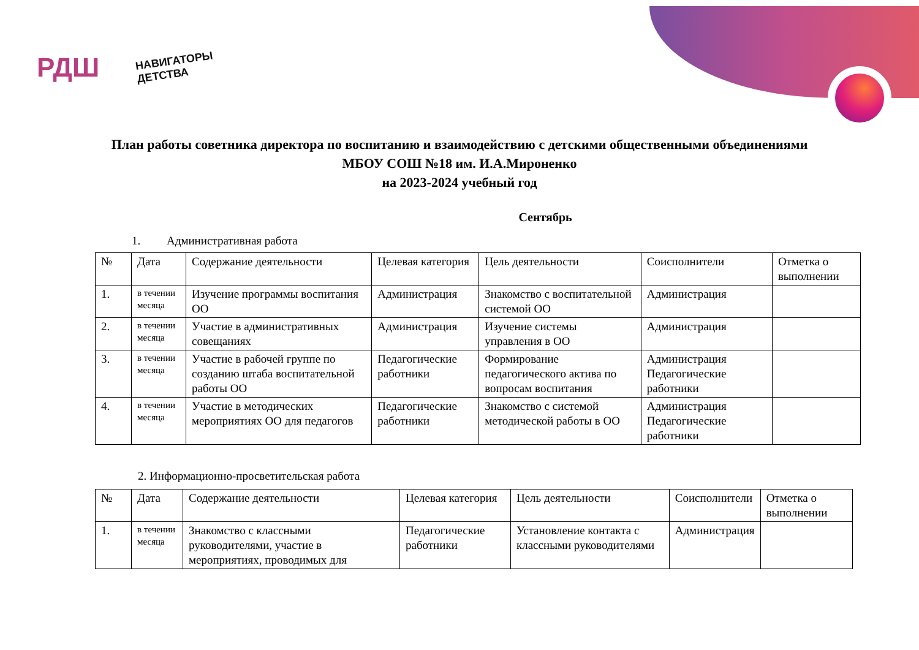РДШ
НАВИГАТОРЫ
ДЕТСТВА
План работы советника директора по воспитанию и взаимодействию с детскими общественными объединениями
МБОУ СОШ №18 им. И.А.Мироненко
на 2023-2024 учебный год
Сентябрь
1. Административная работа
| № | Дата | Содержание деятельности | Целевая категория | Цель деятельности | Соисполнители | Отметка о выполнении |
| --- | --- | --- | --- | --- | --- | --- |
| 1. | в течении месяца | Изучение программы воспитания ОО | Администрация | Знакомство с воспитательной системой ОО | Администрация | |
| 2. | в течении месяца | Участие в административных совещаниях | Администрация | Изучение системы управления в ОО | Администрация | |
| 3. | в течении месяца | Участие в рабочей группе по созданию штаба воспитательной работы ОО | Педагогические работники | Формирование педагогического актива по вопросам воспитания | Администрация Педагогические работники | |
| 4. | в течении месяца | Участие в методических мероприятиях ОО для педагогов | Педагогические работники | Знакомство с системой методической работы в ОО | Администрация Педагогические работники | |
2. Информационно-просветительская работа
| № | Дата | Содержание деятельности | Целевая категория | Цель деятельности | Соисполнители | Отметка о выполнении |
| --- | --- | --- | --- | --- | --- | --- |
| 1. | в течении месяца | Знакомство с классными руководителями, участие в мероприятиях, проводимых для | Педагогические работники | Установление контакта с классными руководителями | Администрация | |